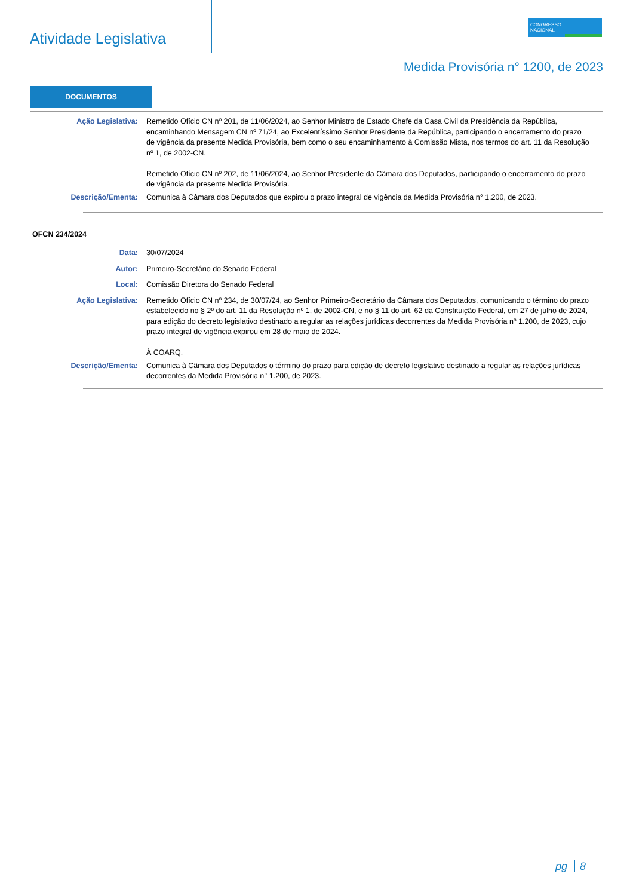Atividade Legislativa
CONGRESSO
NACIONAL
Medida Provisória n° 1200, de 2023
DOCUMENTOS
Ação Legislativa: Remetido Ofício CN nº 201, de 11/06/2024, ao Senhor Ministro de Estado Chefe da Casa Civil da Presidência da República, encaminhando Mensagem CN nº 71/24, ao Excelentíssimo Senhor Presidente da República, participando o encerramento do prazo de vigência da presente Medida Provisória, bem como o seu encaminhamento à Comissão Mista, nos termos do art. 11 da Resolução nº 1, de 2002-CN.
Remetido Ofício CN nº 202, de 11/06/2024, ao Senhor Presidente da Câmara dos Deputados, participando o encerramento do prazo de vigência da presente Medida Provisória.
Descrição/Ementa: Comunica à Câmara dos Deputados que expirou o prazo integral de vigência da Medida Provisória n° 1.200, de 2023.
OFCN 234/2024
Data: 30/07/2024
Autor: Primeiro-Secretário do Senado Federal
Local: Comissão Diretora do Senado Federal
Ação Legislativa: Remetido Ofício CN nº 234, de 30/07/24, ao Senhor Primeiro-Secretário da Câmara dos Deputados, comunicando o término do prazo estabelecido no § 2º do art. 11 da Resolução nº 1, de 2002-CN, e no § 11 do art. 62 da Constituição Federal, em 27 de julho de 2024, para edição do decreto legislativo destinado a regular as relações jurídicas decorrentes da Medida Provisória nº 1.200, de 2023, cujo prazo integral de vigência expirou em 28 de maio de 2024.
À COARQ.
Descrição/Ementa: Comunica à Câmara dos Deputados o término do prazo para edição de decreto legislativo destinado a regular as relações jurídicas decorrentes da Medida Provisória n° 1.200, de 2023.
pg 8